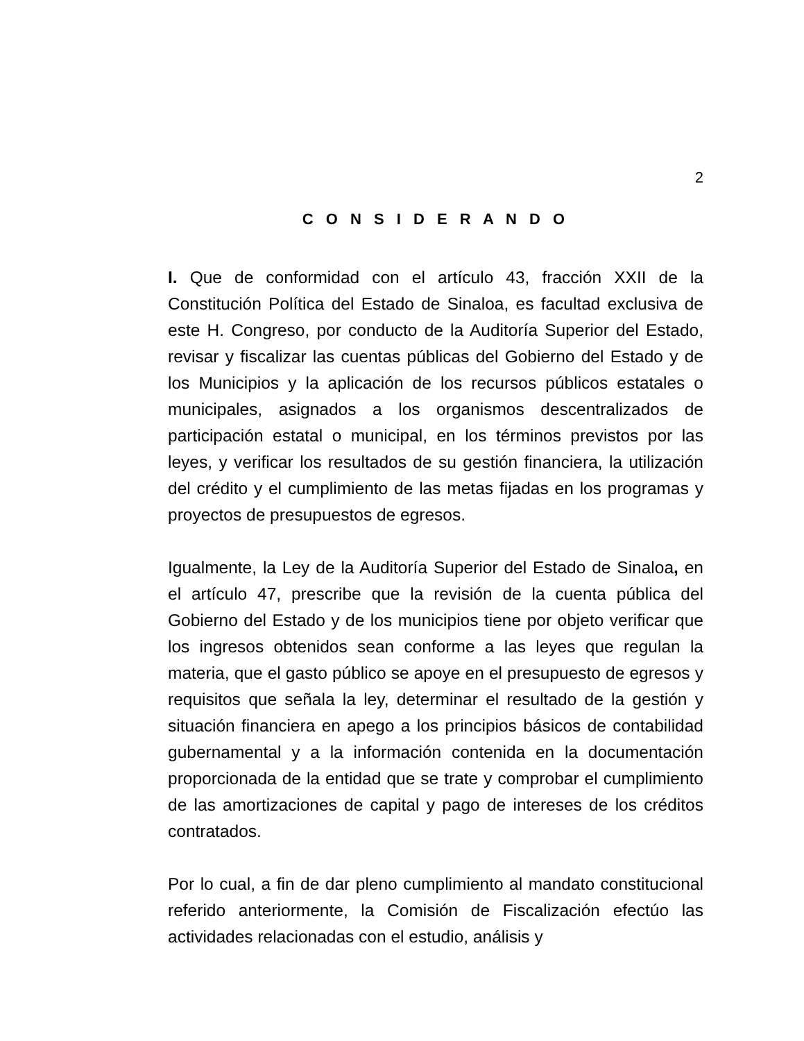2
C O N S I D E R A N D O
I. Que de conformidad con el artículo 43, fracción XXII de la Constitución Política del Estado de Sinaloa, es facultad exclusiva de este H. Congreso, por conducto de la Auditoría Superior del Estado, revisar y fiscalizar las cuentas públicas del Gobierno del Estado y de los Municipios y la aplicación de los recursos públicos estatales o municipales, asignados a los organismos descentralizados de participación estatal o municipal, en los términos previstos por las leyes, y verificar los resultados de su gestión financiera, la utilización del crédito y el cumplimiento de las metas fijadas en los programas y proyectos de presupuestos de egresos.
Igualmente, la Ley de la Auditoría Superior del Estado de Sinaloa, en el artículo 47, prescribe que la revisión de la cuenta pública del Gobierno del Estado y de los municipios tiene por objeto verificar que los ingresos obtenidos sean conforme a las leyes que regulan la materia, que el gasto público se apoye en el presupuesto de egresos y requisitos que señala la ley, determinar el resultado de la gestión y situación financiera en apego a los principios básicos de contabilidad gubernamental y a la información contenida en la documentación proporcionada de la entidad que se trate y comprobar el cumplimiento de las amortizaciones de capital y pago de intereses de los créditos contratados.
Por lo cual, a fin de dar pleno cumplimiento al mandato constitucional referido anteriormente, la Comisión de Fiscalización efectúo las actividades relacionadas con el estudio, análisis y